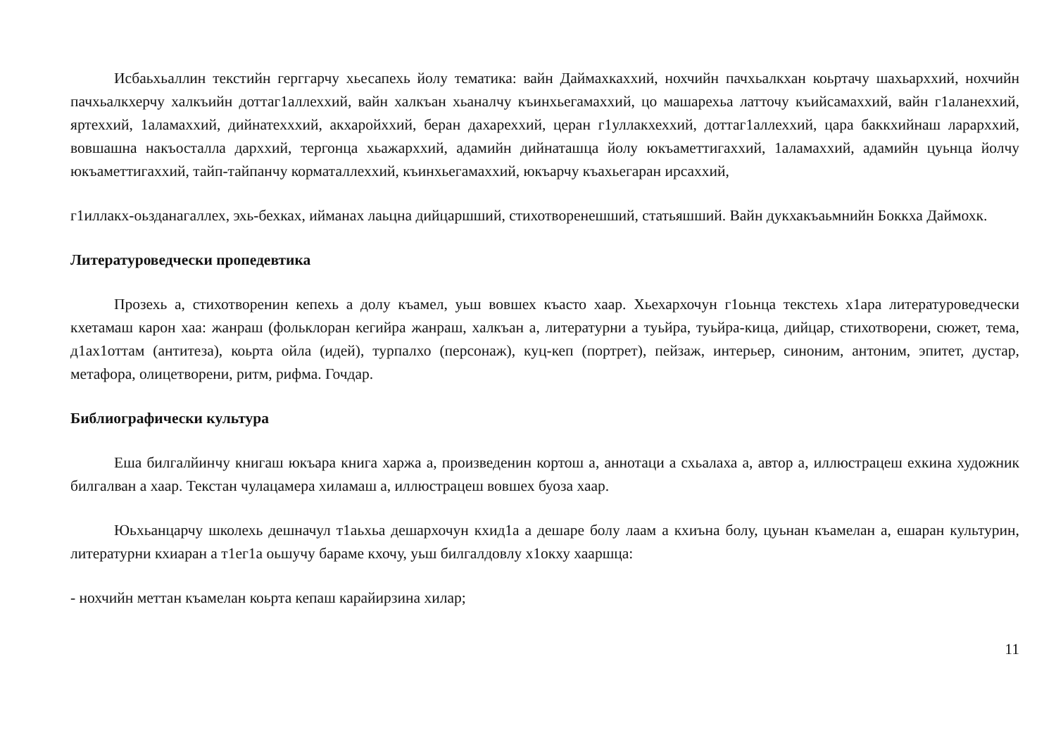Исбаьхьаллин текстийн герггарчу хьесапехь йолу тематика: вайн Даймахкаххий, нохчийн пачхьалкхан коьртачу шахьарххий, нохчийн пачхьалкхерчу халкъийн доттаг1аллеххий, вайн халкъан хьаналчу къинхьегамаххий, цо машарехьа латточу къийсамаххий, вайн г1аланеххий, яртеххий, 1аламаххий, дийнатехххий, акхаройххий, беран дахареххий, церан г1уллакхеххий, доттаг1аллеххий, цара баккхийнаш ларарххий, вовшашна накъосталла дарххий, тергонца хьажарххий, адамийн дийнаташца йолу юкъаметтигаххий, 1аламаххий, адамийн цуьнца йолчу юкъаметтигаххий, тайп-тайпанчу корматаллеххий, къинхьегамаххий, юкъарчу къахьегаран ирсаххий,
г1иллакх-оьзданагаллех, эхь-бехках, ийманах лаьцна дийцаршший, стихотворенешший, статьяшший. Вайн дукхакъаьмнийн Боккха Даймохк.
Литературоведчески пропедевтика
Прозехь а, стихотворенин кепехь а долу къамел, уьш вовшех къасто хаар. Хьехархочун г1оьнца текстехь х1ара литературоведчески кхетамаш карон хаа: жанраш (фольклоран кегийра жанраш, халкъан а, литературни а туьйра, туьйра-кица, дийцар, стихотворени, сюжет, тема, д1ах1оттам (антитеза), коьрта ойла (идей), турпалхо (персонаж), куц-кеп (портрет), пейзаж, интерьер, синоним, антоним, эпитет, дустар, метафора, олицетворени, ритм, рифма. Гочдар.
Библиографически культура
Еша билгалйинчу книгаш юкъара книга харжа а, произведенин кортош а, аннотаци а схьалаха а, автор а, иллюстрацеш ехкина художник билгалван а хаар. Текстан чулацамера хиламаш а, иллюстрацеш вовшех буоза хаар.
Юьхьанцарчу школехь дешначул т1аьхьа дешархочун кхид1а а дешаре болу лаам а кхиъна болу, цуьнан къамелан а, ешаран культурин, литературни кхиаран а т1ег1а оьшучу бараме кхочу, уьш билгалдовлу х1окху хааршца:
- нохчийн меттан къамелан коьрта кепаш карайирзина хилар;
11